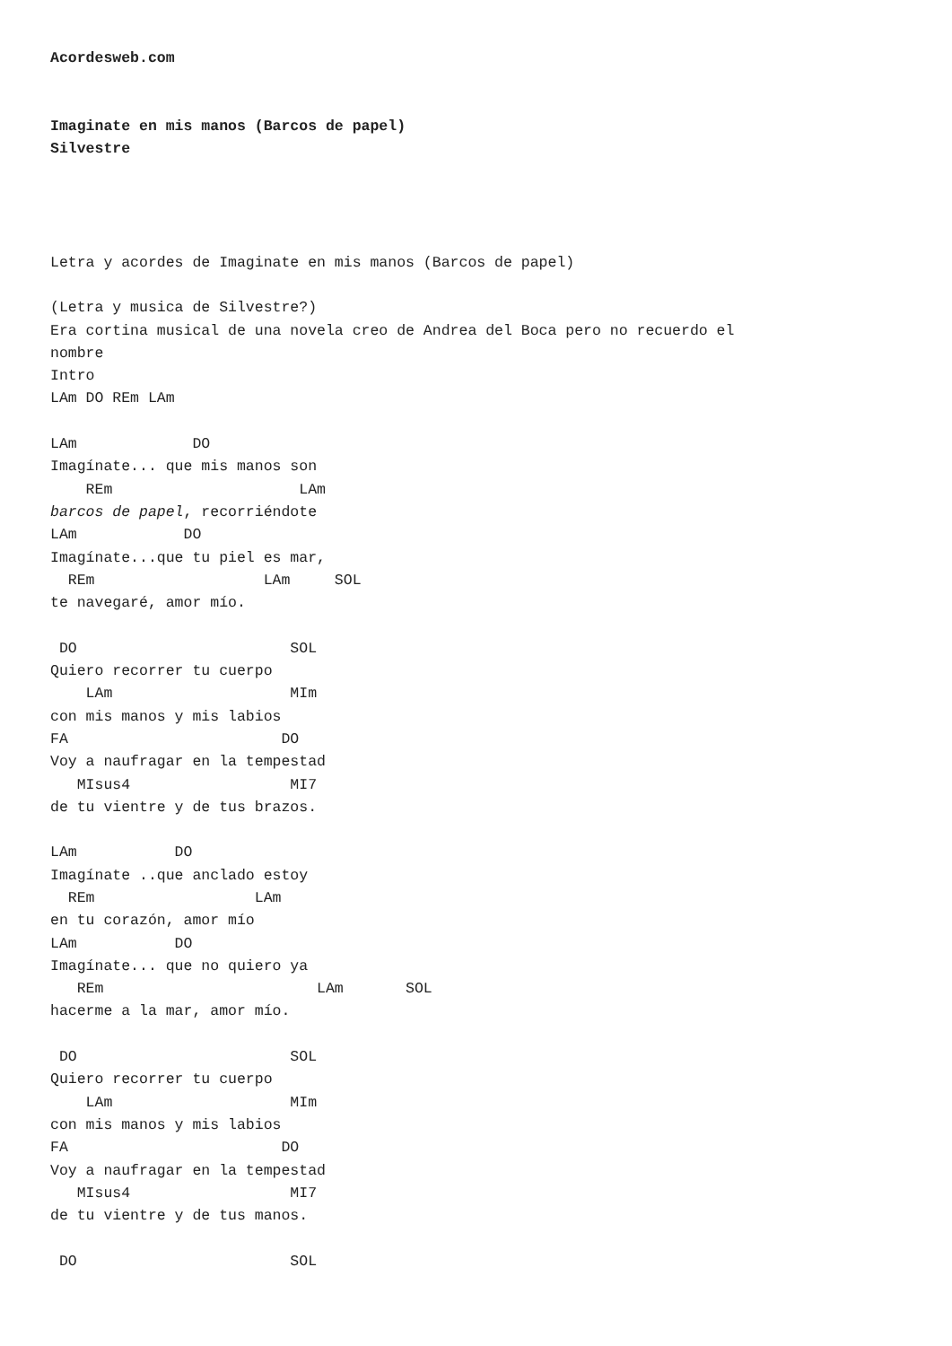Acordesweb.com


Imaginate en mis manos (Barcos de papel)
Silvestre




Letra y acordes de Imaginate en mis manos (Barcos de papel)

(Letra y musica de Silvestre?)
Era cortina musical de una novela creo de Andrea del Boca pero no recuerdo el
nombre
Intro
LAm DO REm LAm

LAm             DO
Imagínate... que mis manos son
    REm                     LAm
barcos de papel, recorriéndote
LAm            DO
Imagínate...que tu piel es mar,
  REm                   LAm     SOL
te navegaré, amor mío.

 DO                        SOL
Quiero recorrer tu cuerpo
    LAm                    MIm
con mis manos y mis labios
FA                        DO
Voy a naufragar en la tempestad
   MIsus4                  MI7
de tu vientre y de tus brazos.

LAm           DO
Imagínate ..que anclado estoy
  REm                  LAm
en tu corazón, amor mío
LAm           DO
Imagínate... que no quiero ya
   REm                        LAm       SOL
hacerme a la mar, amor mío.

 DO                        SOL
Quiero recorrer tu cuerpo
    LAm                    MIm
con mis manos y mis labios
FA                        DO
Voy a naufragar en la tempestad
   MIsus4                  MI7
de tu vientre y de tus manos.

 DO                        SOL